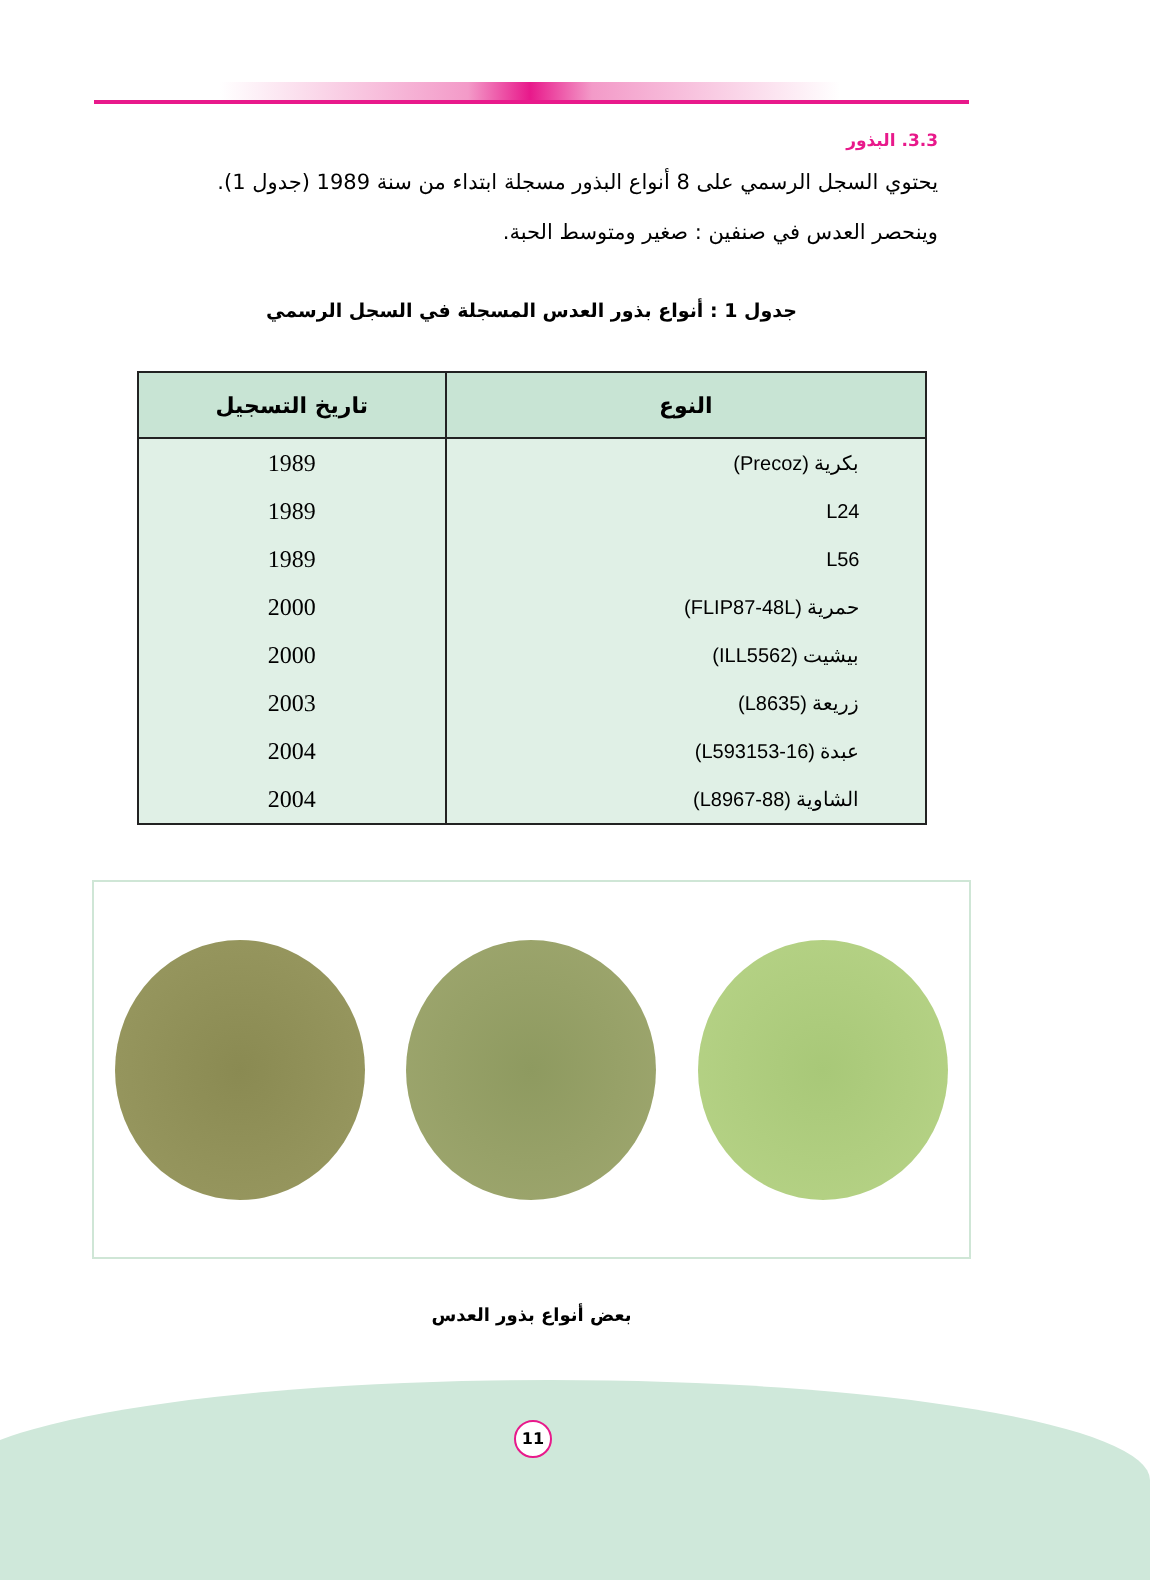3.3. البذور
يحتوي السجل الرسمي على 8 أنواع البذور مسجلة ابتداء من سنة 1989 (جدول 1).
وينحصر العدس في صنفين : صغير ومتوسط الحبة.
جدول 1 : أنواع بذور العدس المسجلة في السجل الرسمي
| النوع | تاريخ التسجيل |
| --- | --- |
| بكرية (Precoz) | 1989 |
| L24 | 1989 |
| L56 | 1989 |
| حمرية (FLIP87-48L) | 2000 |
| بيشيت (ILL5562) | 2000 |
| زريعة (L8635) | 2003 |
| عبدة (L593153-16) | 2004 |
| الشاوية (L8967-88) | 2004 |
بعض أنواع بذور العدس
11